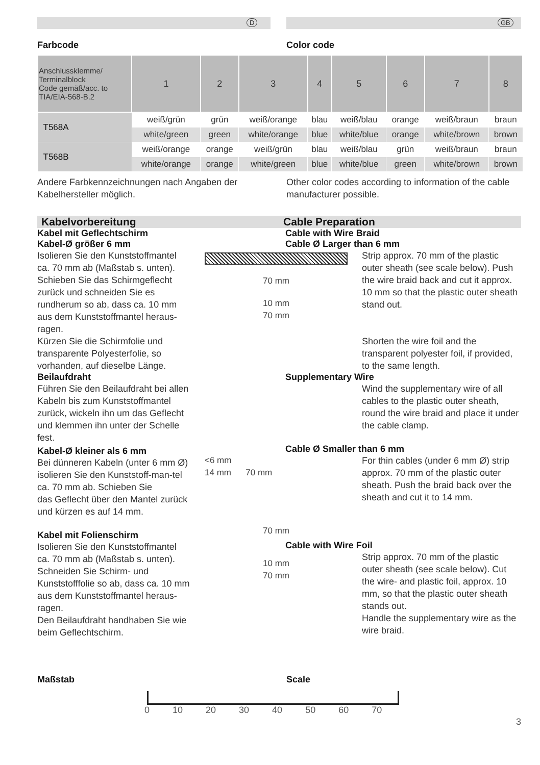D GB
Farbcode Color code
| Anschlussklemme/ Terminalblock Code gemäß/acc. to TIA/EIA-568-B.2 | 1 | 2 | 3 | 4 | 5 | 6 | 7 | 8 |
| --- | --- | --- | --- | --- | --- | --- | --- | --- |
| T568A | weiß/grün | grün | weiß/orange | blau | weiß/blau | orange | weiß/braun | braun |
| | white/green | green | white/orange | blue | white/blue | orange | white/brown | brown |
| T568B | weiß/orange | orange | weiß/grün | blau | weiß/blau | grün | weiß/braun | braun |
| | white/orange | orange | white/green | blue | white/blue | green | white/brown | brown |
Andere Farbkennzeichnungen nach Angaben der Kabelhersteller möglich.
Other color codes according to information of the cable manufacturer possible.
Kabelvorbereitung Cable Preparation
Kabel mit Geflechtschirm
Kabel-Ø größer 6 mm
Isolieren Sie den Kunststoffmantel ca. 70 mm ab (Maßstab s. unten). Schieben Sie das Schirmgeflecht zurück und schneiden Sie es rundherum so ab, dass ca. 10 mm aus dem Kunststoffmantel heraus-ragen.
Kürzen Sie die Schirmfolie und transparente Polyesterfolie, so vorhanden, auf dieselbe Länge.
Beilaufdraht
Führen Sie den Beilaufdraht bei allen Kabeln bis zum Kunststoffmantel zurück, wickeln ihn um das Geflecht und klemmen ihn unter der Schelle fest.
Kabel-Ø kleiner als 6 mm
Bei dünneren Kabeln (unter 6 mm Ø) isolieren Sie den Kunststoff-man-tel ca. 70 mm ab. Schieben Sie
das Geflecht über den Mantel zurück und kürzen es auf 14 mm.
Kabel mit Folienschirm
Isolieren Sie den Kunststoffmantel ca. 70 mm ab (Maßstab s. unten). Schneiden Sie Schirm- und Kunststofffolie so ab, dass ca. 10 mm aus dem Kunststoffmantel heraus-ragen.
Den Beilaufdraht handhaben Sie wie beim Geflechtschirm.
70 mm
10 mm
70 mm
<6 mm
14 mm 70 mm
70 mm
10 mm
70 mm
Cable with Wire Braid
Cable Ø Larger than 6 mm
Strip approx. 70 mm of the plastic outer sheath (see scale below). Push the wire braid back and cut it approx. 10 mm so that the plastic outer sheath stand out.
Shorten the wire foil and the transparent polyester foil, if provided, to the same length.
Supplementary Wire
Wind the supplementary wire of all cables to the plastic outer sheath, round the wire braid and place it under the cable clamp.
Cable Ø Smaller than 6 mm
For thin cables (under 6 mm Ø) strip approx. 70 mm of the plastic outer sheath. Push the braid back over the sheath and cut it to 14 mm.
Cable with Wire Foil
Strip approx. 70 mm of the plastic outer sheath (see scale below). Cut the wire- and plastic foil, approx. 10 mm, so that the plastic outer sheath stands out.
Handle the supplementary wire as the wire braid.
Maßstab Scale
0 10 20 30 40 50 60 70
3